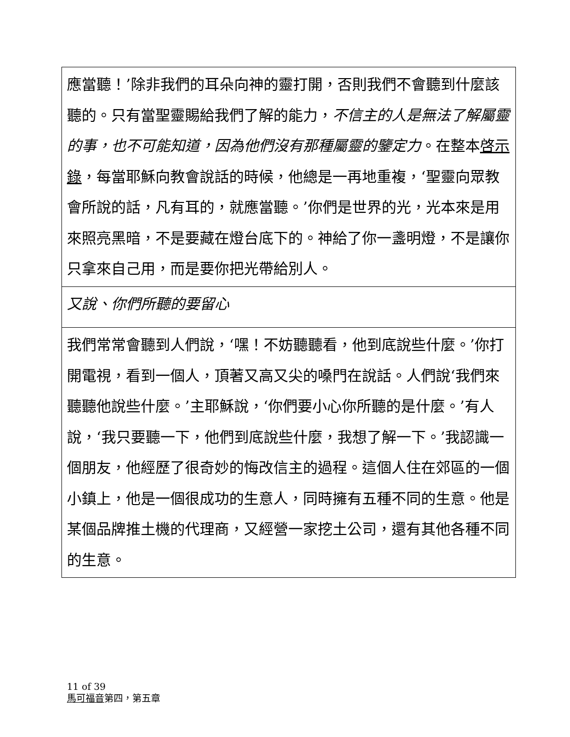應當聽！’除非我們的耳朵向神的靈打開，否則我們不會聽到什麼該聽的。只有當聖靈賜給我們了解的能力，不信主的人是無法了解屬靈的事，也不可能知道，因為他們沒有那種屬靈的鑒定力。在整本啓示錄，每當耶穌向教會說話的時候，他總是一再地重複，‘聖靈向眾教會所說的話，凡有耳的，就應當聽。’你們是世界的光，光本來是用來照亮黑暗，不是要藏在燈台底下的。神給了你一盞明燈，不是讓你只拿來自己用，而是要你把光帶給別人。
又說、你們所聽的要留心
我們常常會聽到人們說，‘嘿！不妨聽聽看，他到底說些什麼。’你打開電視，看到一個人，頂著又高又尖的嗓門在說話。人們說‘我們來聽聽他說些什麼。’主耶穌說，‘你們要小心你所聽的是什麼。’有人說，‘我只要聽一下，他們到底說些什麼，我想了解一下。’我認識一個朋友，他經歷了很奇妙的悔改信主的過程。這個人住在郊區的一個小鎮上，他是一個很成功的生意人，同時擁有五種不同的生意。他是某個品牌推土機的代理商，又經營一家挖土公司，還有其他各種不同的生意。
11 of 39
馬可福音第四，第五章